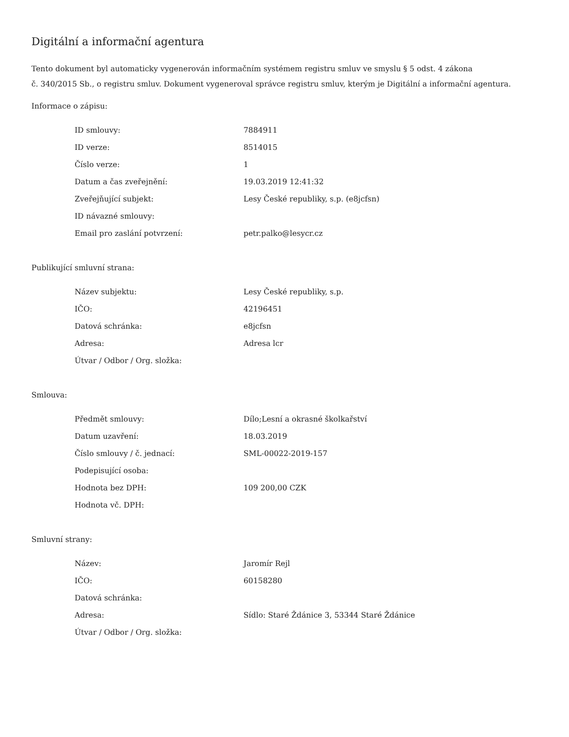Digitální a informační agentura
Tento dokument byl automaticky vygenerován informačním systémem registru smluv ve smyslu § 5 odst. 4 zákona
č. 340/2015 Sb., o registru smluv. Dokument vygeneroval správce registru smluv, kterým je Digitální a informační agentura.
Informace o zápisu:
| ID smlouvy: | 7884911 |
| ID verze: | 8514015 |
| Číslo verze: | 1 |
| Datum a čas zveřejnění: | 19.03.2019 12:41:32 |
| Zveřejňující subjekt: | Lesy České republiky, s.p. (e8jcfsn) |
| ID návazné smlouvy: | |
| Email pro zaslání potvrzení: | petr.palko@lesycr.cz |
Publikující smluvní strana:
| Název subjektu: | Lesy České republiky, s.p. |
| IČO: | 42196451 |
| Datová schránka: | e8jcfsn |
| Adresa: | Adresa lcr |
| Útvar / Odbor / Org. složka: | |
Smlouva:
| Předmět smlouvy: | Dílo;Lesní a okrasné školkařství |
| Datum uzavření: | 18.03.2019 |
| Číslo smlouvy / č. jednací: | SML-00022-2019-157 |
| Podepisující osoba: | |
| Hodnota bez DPH: | 109 200,00 CZK |
| Hodnota vč. DPH: | |
Smluvní strany:
| Název: | Jaromír Rejl |
| IČO: | 60158280 |
| Datová schránka: | |
| Adresa: | Sídlo: Staré Ždánice 3, 53344 Staré Ždánice |
| Útvar / Odbor / Org. složka: | |